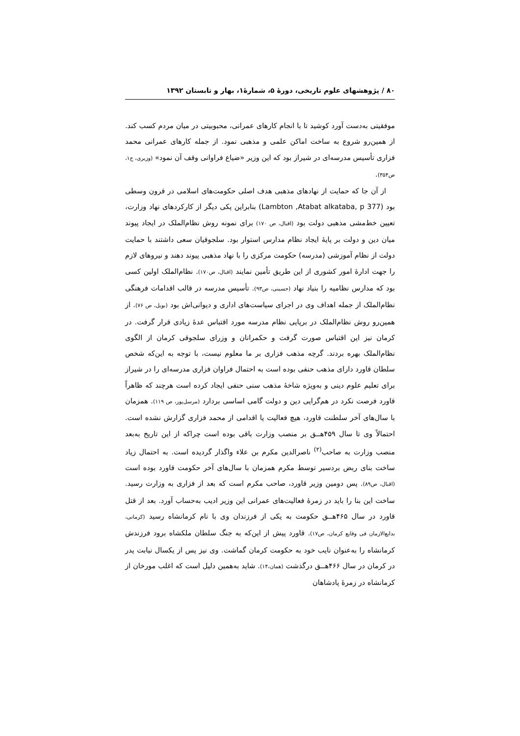۸۰ / پژوهشهای علوم تاریخی، دورهٔ ۵، شمارهٔ۱، بهار و تابستان ۱۳۹۲
موفقیتی به‌دست آورد کوشید تا با انجام کارهای عمرانی، محبوبیتی در میان مردم کسب کند. از همین‌رو شروع به ساخت اماکن علمی و مذهبی نمود. از جمله کارهای عمرانی محمد فزاری تأسیس مدرسه‌ای در شیراز بود که این وزیر «ضیاع فراوانی وقف آن نمود» (وزیری، ج۱، ص۳۵۴).
از آن جا که حمایت از نهادهای مذهبی هدف اصلی حکومت‌های اسلامی در قرون وسطی بود (Lambton ,Atabat alkataba, p 377) بنابراین یکی دیگر از کارکردهای نهاد وزارت، تعیین خط‌مشی مذهبی دولت بود (اقبال، ص ۱۷۰) برای نمونه روش نظام‌الملک در ایجاد پیوند میان دین و دولت بر پایهٔ ایجاد نظام مدارس استوار بود. سلجوقیان سعی داشتند با حمایت دولت از نظام آموزشی (مدرسه) حکومت مرکزی را با نهاد مذهبی پیوند دهند و نیروهای لازم را جهت ادارهٔ امور کشوری از این طریق تأمین نمایند (اقبال، ص۱۷۰). نظام‌الملک اولین کسی بود که مدارس نظامیه را بنیاد نهاد (حسینی، ص۹۳). تأسیس مدرسه در قالب اقدامات فرهنگی نظام‌الملک از جمله اهداف وی در اجرای سیاست‌های اداری و دیوانی‌اش بود (بویل، ص ۷۶). از همین‌رو روش نظام‌الملک در برپایی نظام مدرسه مورد اقتباس عدهٔ زیادی قرار گرفت. در کرمان نیز این اقتباس صورت گرفت و حکمرانان و وزرای سلجوقی کرمان از الگوی نظام‌الملک بهره بردند. گرچه مذهب فزاری بر ما معلوم نیست، با توجه به این‌که شخص سلطان قاورد دارای مذهب حنفی بوده است به احتمال فراوان فزاری مدرسه‌ای را در شیراز برای تعلیم علوم دینی و به‌ویژه شاخهٔ مذهب سنی حنفی ایجاد کرده است هرچند که ظاهراً قاورد فرصت نکرد در هم‌گرایی دین و دولت گامی اساسی بردارد (مرسل‌پور، ص ۱۱۹). همزمان با سال‌های آخر سلطنت قاورد، هیچ فعالیت یا اقدامی از محمد فزاری گزارش نشده است. احتمالاً وی تا سال ۴۵۹هـ‍ـق بر منصب وزارت باقی بوده است چراکه از این تاریخ به‌بعد منصب وزارت به صاحب<sup>(۲)</sup> ناصرالدین مکرم بن علاء واگذار گردیده است. به احتمال زیاد ساخت بنای ربض بردسیر توسط مکرم همزمان با سال‌های آخر حکومت قاورد بوده است (اقبال، ص۸۹). پس دومین وزیر قاورد، صاحب مکرم است که بعد از فزاری به وزارت رسید. ساخت این بنا را باید در زمرهٔ فعالیت‌های عمرانی این وزیر ادیب به‌حساب آورد. بعد از قتل قاورد در سال ۴۶۵هـ‍ـق حکومت به یکی از فرزندان وی با نام کرمانشاه رسید (کرمانی، بدایع‌الازمان فی وقایع کرمان، ص۱۷). قاورد پیش از این‌که به جنگ سلطان ملکشاه برود فرزندش کرمانشاه را به‌عنوان نایب خود به حکومت کرمان گماشت. وی نیز پس از یکسال نیابت پدر در کرمان در سال ۴۶۶هـ‍ـق درگذشت (همان،۱۴). شاید به‌همین دلیل است که اغلب مورخان از کرمانشاه در زمرهٔ پادشاهان